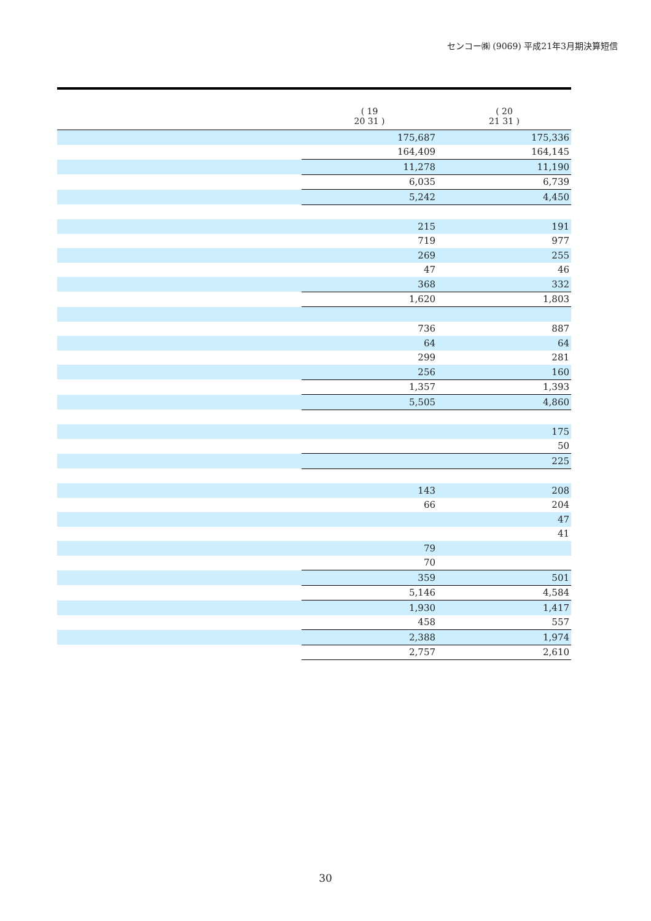センコー㈱ (9069) 平成21年3月期決算短信
| | ( 19 20 31 ) | ( 20 21 31 ) |
| --- | --- | --- |
| | 175,687 | 175,336 |
| | 164,409 | 164,145 |
| | 11,278 | 11,190 |
| | 6,035 | 6,739 |
| | 5,242 | 4,450 |
| | 215 | 191 |
| | 719 | 977 |
| | 269 | 255 |
| | 47 | 46 |
| | 368 | 332 |
| | 1,620 | 1,803 |
| | 736 | 887 |
| | 64 | 64 |
| | 299 | 281 |
| | 256 | 160 |
| | 1,357 | 1,393 |
| | 5,505 | 4,860 |
| | | 175 |
| | | 50 |
| | | 225 |
| | 143 | 208 |
| | 66 | 204 |
| | | 47 |
| | | 41 |
| | 79 | |
| | 70 | |
| | 359 | 501 |
| | 5,146 | 4,584 |
| | 1,930 | 1,417 |
| | 458 | 557 |
| | 2,388 | 1,974 |
| | 2,757 | 2,610 |
30